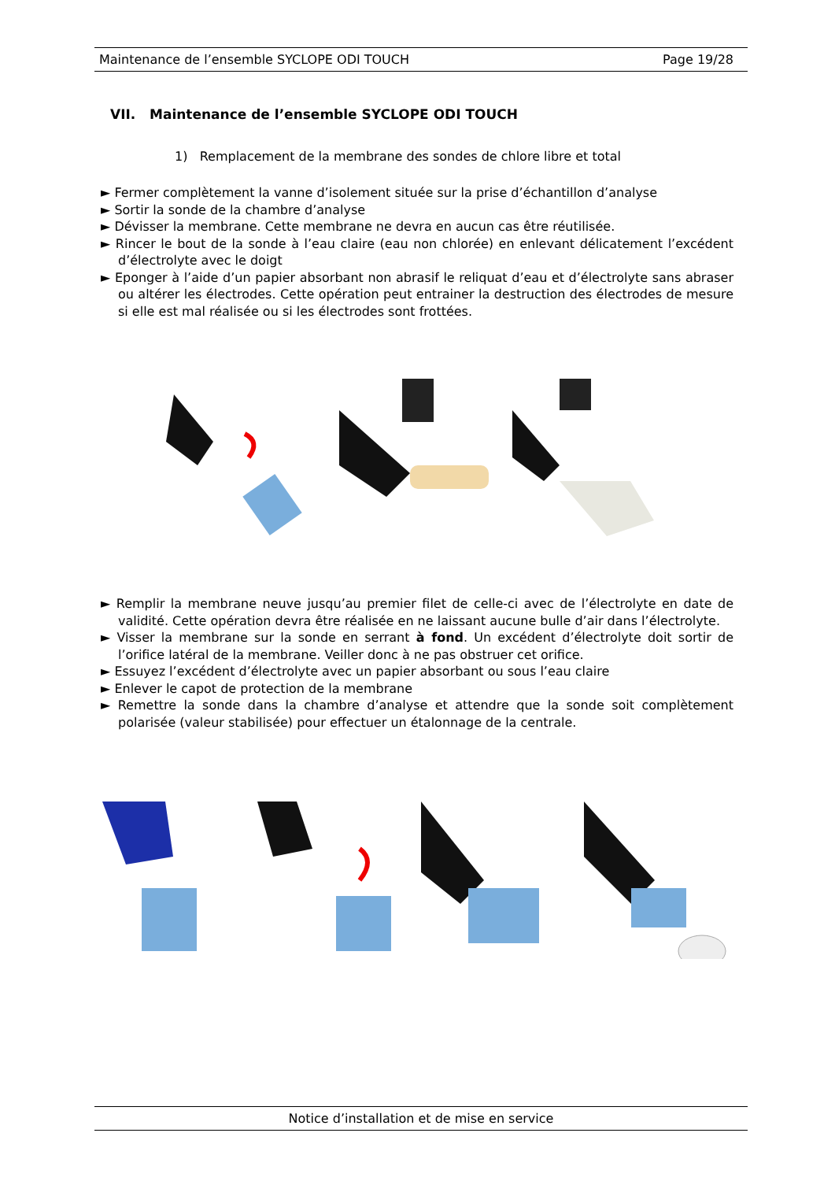Maintenance de l’ensemble SYCLOPE ODI TOUCH Page 19/28
VII. Maintenance de l’ensemble SYCLOPE ODI TOUCH
1) Remplacement de la membrane des sondes de chlore libre et total
► Fermer complètement la vanne d’isolement située sur la prise d’échantillon d’analyse
► Sortir la sonde de la chambre d’analyse
► Dévisser la membrane. Cette membrane ne devra en aucun cas être réutilisée.
► Rincer le bout de la sonde à l’eau claire (eau non chlorée) en enlevant délicatement l’excédent d’électrolyte avec le doigt
► Eponger à l’aide d’un papier absorbant non abrasif le reliquat d’eau et d’électrolyte sans abraser ou altérer les électrodes. Cette opération peut entrainer la destruction des électrodes de mesure si elle est mal réalisée ou si les électrodes sont frottées.
► Remplir la membrane neuve jusqu’au premier filet de celle-ci avec de l’électrolyte en date de validité. Cette opération devra être réalisée en ne laissant aucune bulle d’air dans l’électrolyte.
► Visser la membrane sur la sonde en serrant à fond. Un excédent d’électrolyte doit sortir de l’orifice latéral de la membrane. Veiller donc à ne pas obstruer cet orifice.
► Essuyez l’excédent d’électrolyte avec un papier absorbant ou sous l’eau claire
► Enlever le capot de protection de la membrane
► Remettre la sonde dans la chambre d’analyse et attendre que la sonde soit complètement polarisée (valeur stabilisée) pour effectuer un étalonnage de la centrale.
Notice d’installation et de mise en service